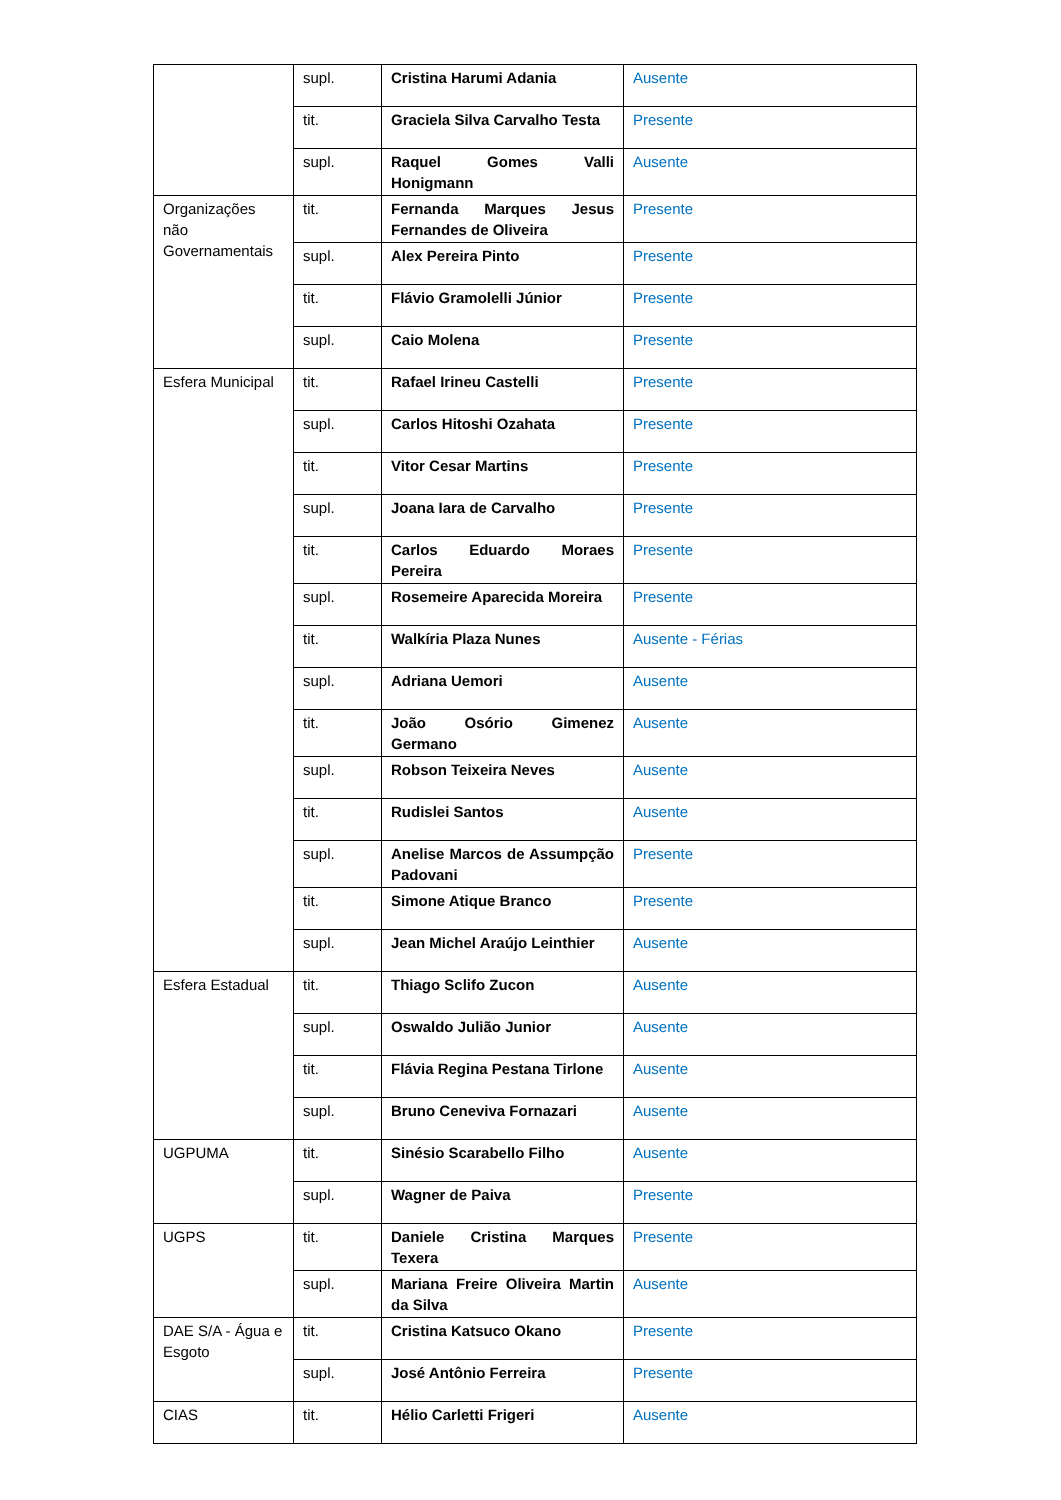| | supl. | Cristina Harumi Adania | Ausente |
| | tit. | Graciela Silva Carvalho Testa | Presente |
| | supl. | Raquel Gomes Valli Honigmann | Ausente |
| Organizações não Governamentais | tit. | Fernanda Marques Jesus Fernandes de Oliveira | Presente |
| | supl. | Alex Pereira Pinto | Presente |
| | tit. | Flávio Gramolelli Júnior | Presente |
| | supl. | Caio Molena | Presente |
| Esfera Municipal | tit. | Rafael Irineu Castelli | Presente |
| | supl. | Carlos Hitoshi Ozahata | Presente |
| | tit. | Vitor Cesar Martins | Presente |
| | supl. | Joana Iara de Carvalho | Presente |
| | tit. | Carlos Eduardo Moraes Pereira | Presente |
| | supl. | Rosemeire Aparecida Moreira | Presente |
| | tit. | Walkíria Plaza Nunes | Ausente - Férias |
| | supl. | Adriana Uemori | Ausente |
| | tit. | João Osório Gimenez Germano | Ausente |
| | supl. | Robson Teixeira Neves | Ausente |
| | tit. | Rudislei Santos | Ausente |
| | supl. | Anelise Marcos de Assumpção Padovani | Presente |
| | tit. | Simone Atique Branco | Presente |
| | supl. | Jean Michel Araújo Leinthier | Ausente |
| Esfera Estadual | tit. | Thiago Sclifo Zucon | Ausente |
| | supl. | Oswaldo Julião Junior | Ausente |
| | tit. | Flávia Regina Pestana Tirlone | Ausente |
| | supl. | Bruno Ceneviva Fornazari | Ausente |
| UGPUMA | tit. | Sinésio Scarabello Filho | Ausente |
| | supl. | Wagner de Paiva | Presente |
| UGPS | tit. | Daniele Cristina Marques Texera | Presente |
| | supl. | Mariana Freire Oliveira Martin da Silva | Ausente |
| DAE S/A - Água e Esgoto | tit. | Cristina Katsuco Okano | Presente |
| | supl. | José Antônio Ferreira | Presente |
| CIAS | tit. | Hélio Carletti Frigeri | Ausente |